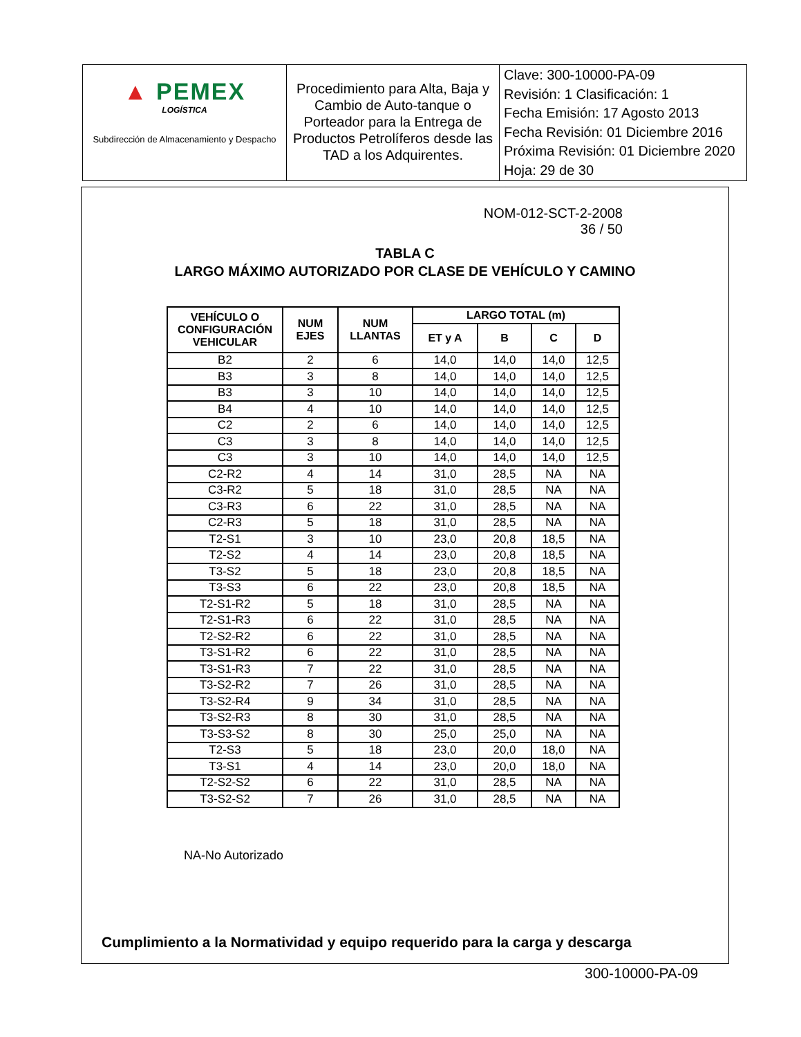| ▲ PEMEX LOGÍSTICA Subdirección de Almacenamiento y Despacho | Procedimiento para Alta, Baja y Cambio de Auto-tanque o Porteador para la Entrega de Productos Petrolíferos desde las TAD a los Adquirentes. | Clave: 300-10000-PA-09 Revisión: 1 Clasificación: 1 Fecha Emisión: 17 Agosto 2013 Fecha Revisión: 01 Diciembre 2016 Próxima Revisión: 01 Diciembre 2020 Hoja: 29 de 30 |
NOM-012-SCT-2-2008
36 / 50
TABLA C
LARGO MÁXIMO AUTORIZADO POR CLASE DE VEHÍCULO Y CAMINO
| VEHÍCULO O CONFIGURACIÓN VEHICULAR | NUM EJES | NUM LLANTAS | LARGO TOTAL (m) | | | |
| --- | --- | --- | --- | --- | --- | --- |
| | | | ET y A | B | C | D |
| B2 | 2 | 6 | 14,0 | 14,0 | 14,0 | 12,5 |
| B3 | 3 | 8 | 14,0 | 14,0 | 14,0 | 12,5 |
| B3 | 3 | 10 | 14,0 | 14,0 | 14,0 | 12,5 |
| B4 | 4 | 10 | 14,0 | 14,0 | 14,0 | 12,5 |
| C2 | 2 | 6 | 14,0 | 14,0 | 14,0 | 12,5 |
| C3 | 3 | 8 | 14,0 | 14,0 | 14,0 | 12,5 |
| C3 | 3 | 10 | 14,0 | 14,0 | 14,0 | 12,5 |
| C2-R2 | 4 | 14 | 31,0 | 28,5 | NA | NA |
| C3-R2 | 5 | 18 | 31,0 | 28,5 | NA | NA |
| C3-R3 | 6 | 22 | 31,0 | 28,5 | NA | NA |
| C2-R3 | 5 | 18 | 31,0 | 28,5 | NA | NA |
| T2-S1 | 3 | 10 | 23,0 | 20,8 | 18,5 | NA |
| T2-S2 | 4 | 14 | 23,0 | 20,8 | 18,5 | NA |
| T3-S2 | 5 | 18 | 23,0 | 20,8 | 18,5 | NA |
| T3-S3 | 6 | 22 | 23,0 | 20,8 | 18,5 | NA |
| T2-S1-R2 | 5 | 18 | 31,0 | 28,5 | NA | NA |
| T2-S1-R3 | 6 | 22 | 31,0 | 28,5 | NA | NA |
| T2-S2-R2 | 6 | 22 | 31,0 | 28,5 | NA | NA |
| T3-S1-R2 | 6 | 22 | 31,0 | 28,5 | NA | NA |
| T3-S1-R3 | 7 | 22 | 31,0 | 28,5 | NA | NA |
| T3-S2-R2 | 7 | 26 | 31,0 | 28,5 | NA | NA |
| T3-S2-R4 | 9 | 34 | 31,0 | 28,5 | NA | NA |
| T3-S2-R3 | 8 | 30 | 31,0 | 28,5 | NA | NA |
| T3-S3-S2 | 8 | 30 | 25,0 | 25,0 | NA | NA |
| T2-S3 | 5 | 18 | 23,0 | 20,0 | 18,0 | NA |
| T3-S1 | 4 | 14 | 23,0 | 20,0 | 18,0 | NA |
| T2-S2-S2 | 6 | 22 | 31,0 | 28,5 | NA | NA |
| T3-S2-S2 | 7 | 26 | 31,0 | 28,5 | NA | NA |
NA-No Autorizado
Cumplimiento a la Normatividad y equipo requerido para la carga y descarga
300-10000-PA-09